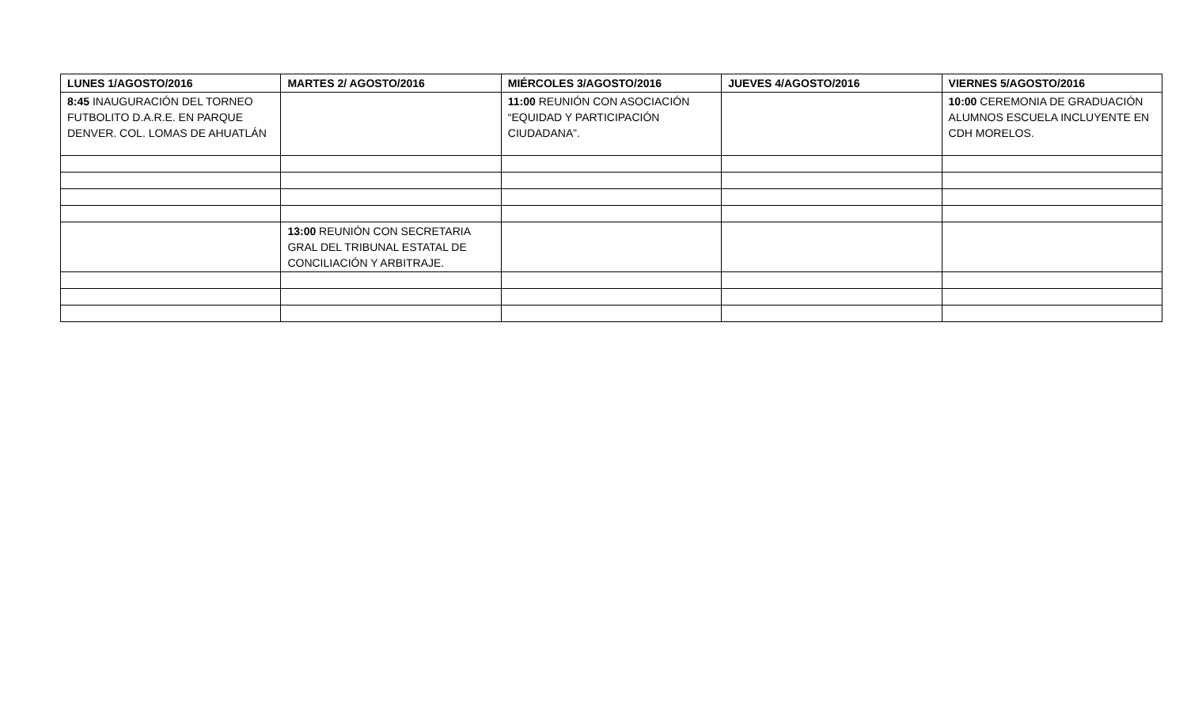| LUNES 1/AGOSTO/2016 | MARTES 2/ AGOSTO/2016 | MIÉRCOLES 3/AGOSTO/2016 | JUEVES 4/AGOSTO/2016 | VIERNES 5/AGOSTO/2016 |
| --- | --- | --- | --- | --- |
| 8:45 INAUGURACIÓN DEL TORNEO FUTBOLITO D.A.R.E. EN PARQUE DENVER. COL. LOMAS DE AHUATLÁN | | 11:00 REUNIÓN CON ASOCIACIÓN “EQUIDAD Y PARTICIPACIÓN CIUDADANA”. | | 10:00 CEREMONIA DE GRADUACIÓN ALUMNOS ESCUELA INCLUYENTE EN CDH MORELOS. |
| | 13:00 REUNIÓN CON SECRETARIA GRAL DEL TRIBUNAL ESTATAL DE CONCILIACIÓN Y ARBITRAJE. | | | |